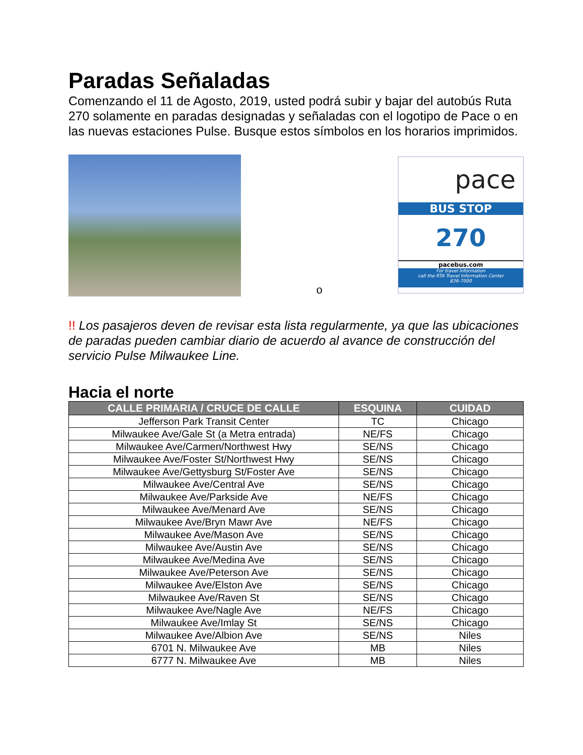Paradas Señaladas
Comenzando el 11 de Agosto, 2019, usted podrá subir y bajar del autobús Ruta 270 solamente en paradas designadas y señaladas con el logotipo de Pace o en las nuevas estaciones Pulse. Busque estos símbolos en los horarios imprimidos.
o
pace
BUS STOP
270
pacebus.com
For travel information
call the RTA Travel Information Center
836-7000
!! Los pasajeros deven de revisar esta lista regularmente, ya que las ubicaciones de paradas pueden cambiar diario de acuerdo al avance de construcción del servicio Pulse Milwaukee Line.
Hacia el norte
| CALLE PRIMARIA / CRUCE DE CALLE | ESQUINA | CUIDAD |
| --- | --- | --- |
| Jefferson Park Transit Center | TC | Chicago |
| Milwaukee Ave/Gale St (a Metra entrada) | NE/FS | Chicago |
| Milwaukee Ave/Carmen/Northwest Hwy | SE/NS | Chicago |
| Milwaukee Ave/Foster St/Northwest Hwy | SE/NS | Chicago |
| Milwaukee Ave/Gettysburg St/Foster Ave | SE/NS | Chicago |
| Milwaukee Ave/Central Ave | SE/NS | Chicago |
| Milwaukee Ave/Parkside Ave | NE/FS | Chicago |
| Milwaukee Ave/Menard Ave | SE/NS | Chicago |
| Milwaukee Ave/Bryn Mawr Ave | NE/FS | Chicago |
| Milwaukee Ave/Mason Ave | SE/NS | Chicago |
| Milwaukee Ave/Austin Ave | SE/NS | Chicago |
| Milwaukee Ave/Medina Ave | SE/NS | Chicago |
| Milwaukee Ave/Peterson Ave | SE/NS | Chicago |
| Milwaukee Ave/Elston Ave | SE/NS | Chicago |
| Milwaukee Ave/Raven St | SE/NS | Chicago |
| Milwaukee Ave/Nagle Ave | NE/FS | Chicago |
| Milwaukee Ave/Imlay St | SE/NS | Chicago |
| Milwaukee Ave/Albion Ave | SE/NS | Niles |
| 6701 N. Milwaukee Ave | MB | Niles |
| 6777 N. Milwaukee Ave | MB | Niles |